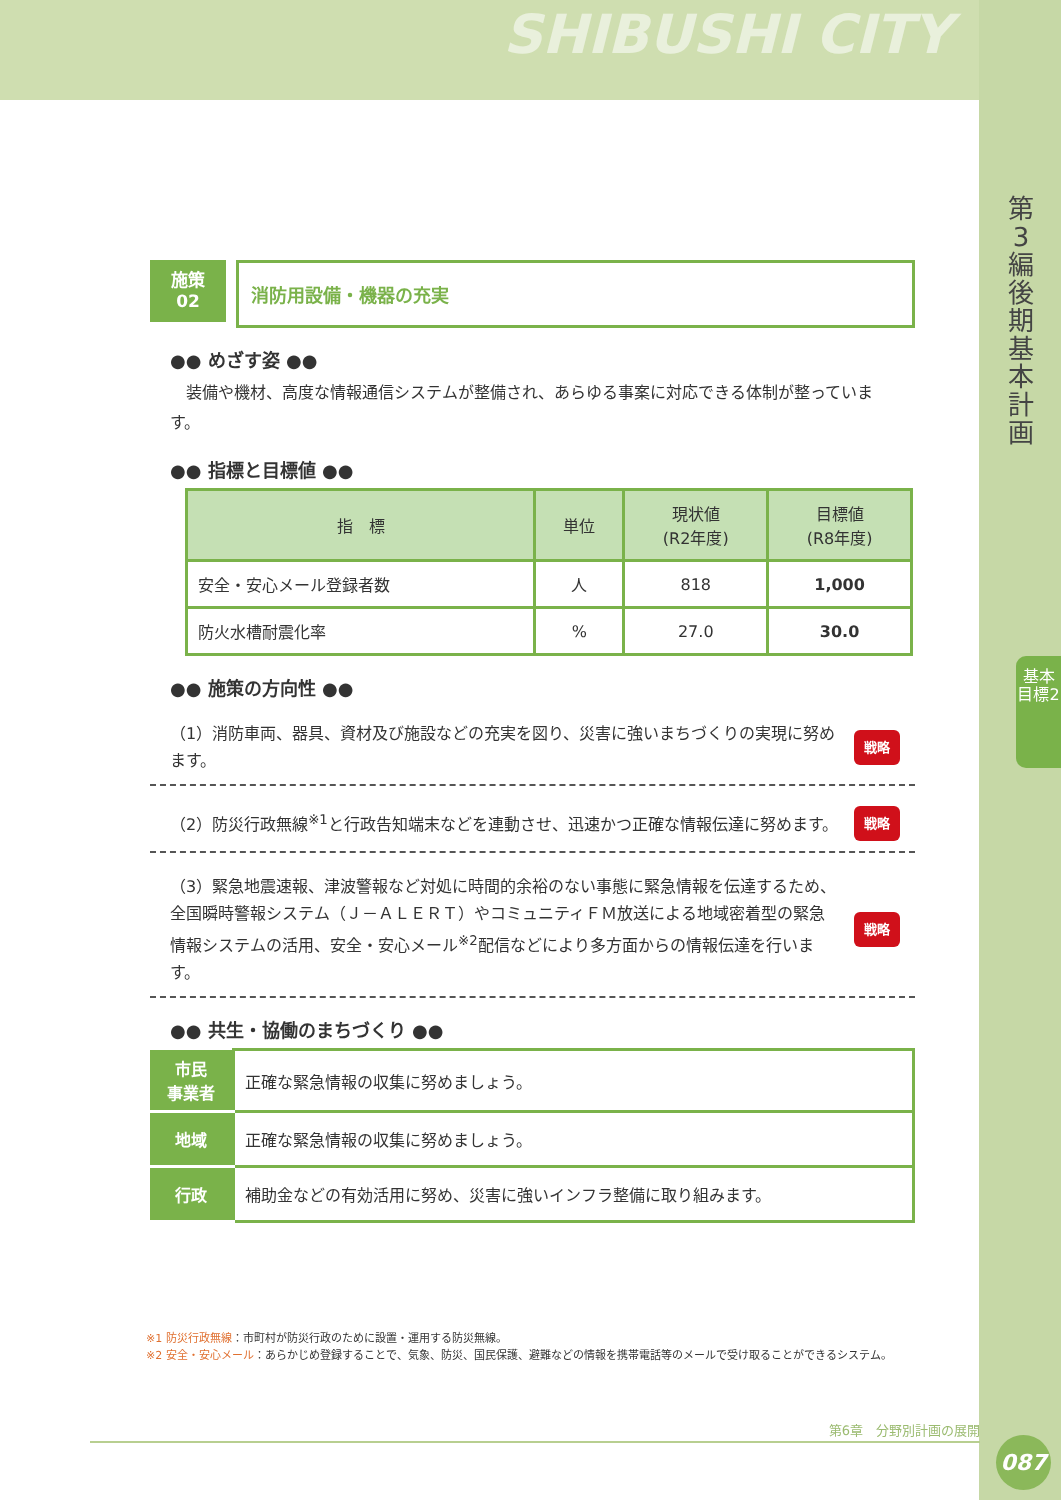SHIBUSHI CITY
第3編 後期基本計画
基本目標2
施策
02
消防用設備・機器の充実
●● めざす姿 ●●
　装備や機材、高度な情報通信システムが整備され、あらゆる事案に対応できる体制が整っています。
●● 指標と目標値 ●●
| 指 標 | 単位 | 現状値 (R2年度) | 目標値 (R8年度) |
| --- | --- | --- | --- |
| 安全・安心メール登録者数 | 人 | 818 | 1,000 |
| 防火水槽耐震化率 | % | 27.0 | 30.0 |
●● 施策の方向性 ●●
（1）消防車両、器具、資材及び施設などの充実を図り、災害に強いまちづくりの実現に努めます。
戦略
（2）防災行政無線<sup>※1</sup>と行政告知端末などを連動させ、迅速かつ正確な情報伝達に努めます。
戦略
（3）緊急地震速報、津波警報など対処に時間的余裕のない事態に緊急情報を伝達するため、全国瞬時警報システム（Ｊ－ＡＬＥＲＴ）やコミュニティＦＭ放送による地域密着型の緊急情報システムの活用、安全・安心メール<sup>※2</sup>配信などにより多方面からの情報伝達を行います。
戦略
●● 共生・協働のまちづくり ●●
| 市民 事業者 | 正確な緊急情報の収集に努めましょう。 |
| 地域 | 正確な緊急情報の収集に努めましょう。 |
| 行政 | 補助金などの有効活用に努め、災害に強いインフラ整備に取り組みます。 |
※1 防災行政無線：市町村が防災行政のために設置・運用する防災無線。
※2 安全・安心メール：あらかじめ登録することで、気象、防災、国民保護、避難などの情報を携帯電話等のメールで受け取ることができるシステム。
第6章　分野別計画の展開
087